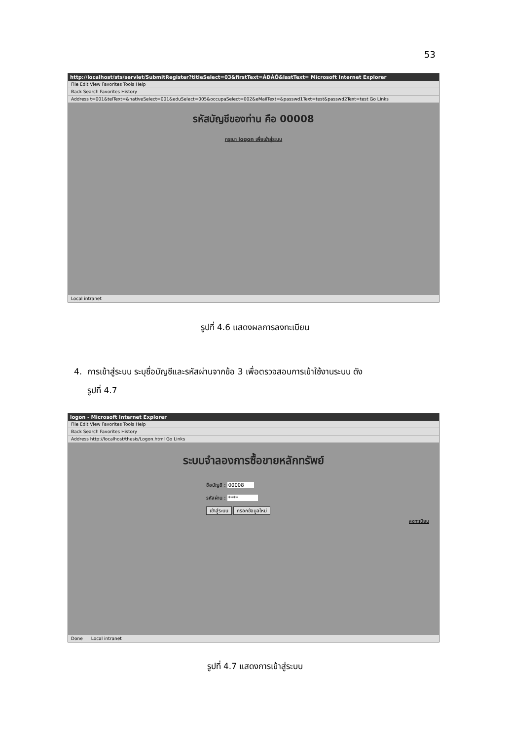53
http://localhost/sts/servlet/SubmitRegister?titleSelect=03&firstText=ÀÐÁÕ&lastText= Microsoft Internet Explorer
File Edit View Favorites Tools Help
Back Search Favorites History
Address t=001&telText=&nativeSelect=001&eduSelect=005&occupaSelect=002&eMailText=&passwd1Text=test&passwd2Text=test Go Links
รหัสบัญชีของท่าน คือ 00008
กรุณา logon เพื่อเข้าสู่ระบบ
Local intranet
รูปที่ 4.6 แสดงผลการลงทะเบียน
4. การเข้าสู่ระบบ ระบุชื่อบัญชีและรหัสผ่านจากข้อ 3 เพื่อตรวจสอบการเข้าใช้งานระบบ ดัง
รูปที่ 4.7
logon - Microsoft Internet Explorer
File Edit View Favorites Tools Help
Back Search Favorites History
Address http://localhost/thesis/Logon.html Go Links
ระบบจำลองการซื้อขายหลักทรัพย์
ชื่อบัญชี : 00008
รหัสผ่าน : ****
เข้าสู่ระบบ กรอกข้อมูลใหม่
ลงทะเบียน
Done Local intranet
รูปที่ 4.7 แสดงการเข้าสู่ระบบ